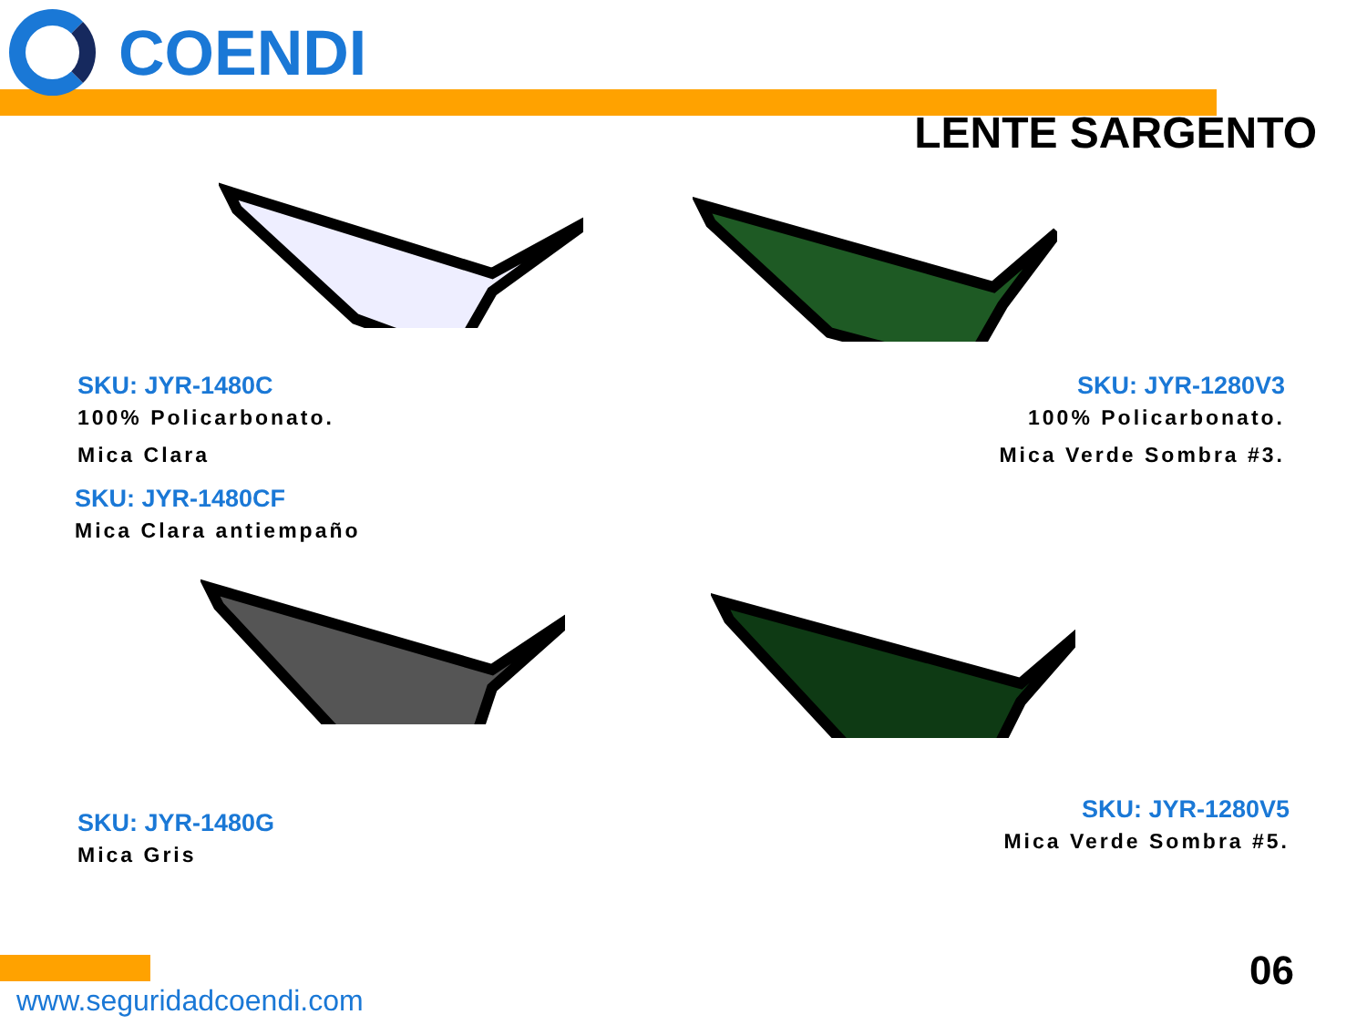COENDI
LENTE SARGENTO
SKU: JYR-1480C
100% Policarbonato.
Mica Clara
SKU: JYR-1280V3
100% Policarbonato.
Mica Verde Sombra #3.
SKU: JYR-1480CF
Mica Clara antiempaño
SKU: JYR-1480G
Mica Gris
SKU: JYR-1280V5
Mica Verde Sombra #5.
www.seguridadcoendi.com
06